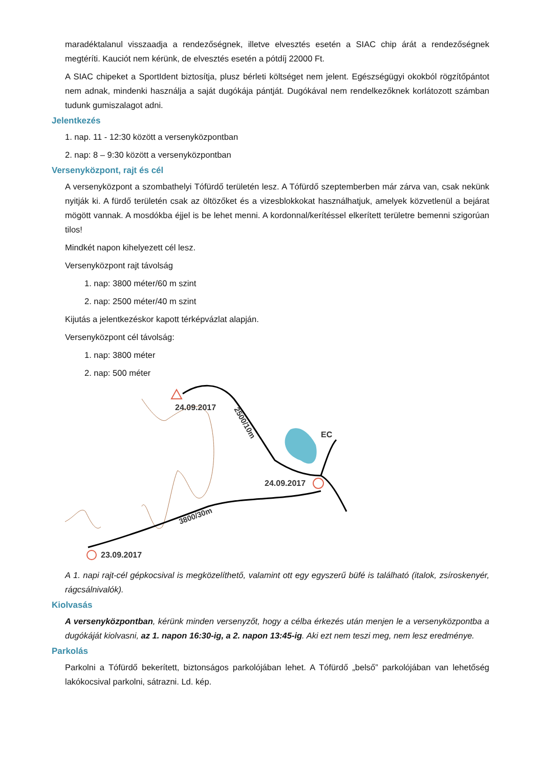maradéktalanul visszaadja a rendezőségnek, illetve elvesztés esetén a SIAC chip árát a rendezőségnek megtéríti. Kauciót nem kérünk, de elvesztés esetén a pótdíj 22000 Ft.
A SIAC chipeket a SportIdent biztosítja, plusz bérleti költséget nem jelent. Egészségügyi okokból rögzítőpántot nem adnak, mindenki használja a saját dugókája pántját. Dugókával nem rendelkezőknek korlátozott számban tudunk gumiszalagot adni.
Jelentkezés
1. nap. 11 - 12:30 között a versenyközpontban
2. nap: 8 – 9:30 között a versenyközpontban
Versenyközpont, rajt és cél
A versenyközpont a szombathelyi Tófürdő területén lesz. A Tófürdő szeptemberben már zárva van, csak nekünk nyitják ki. A fürdő területén csak az öltözőket és a vizesblokkokat használhatjuk, amelyek közvetlenül a bejárat mögött vannak. A mosdókba éjjel is be lehet menni. A kordonnal/kerítéssel elkerített területre bemenni szigorúan tilos!
Mindkét napon kihelyezett cél lesz.
Versenyközpont rajt távolság
1. nap: 3800 méter/60 m szint
2. nap: 2500 méter/40 m szint
Kijutás a jelentkezéskor kapott térképvázlat alapján.
Versenyközpont cél távolság:
1. nap: 3800 méter
2. nap: 500 méter
24.09.2017
2500/10m
EC
24.09.2017
3800/30m
23.09.2017
A 1. napi rajt-cél gépkocsival is megközelíthető, valamint ott egy egyszerű büfé is található (italok, zsíroskenyér, rágcsálnivalók).
Kiolvasás
A versenyközpontban, kérünk minden versenyzőt, hogy a célba érkezés után menjen le a versenyközpontba a dugókáját kiolvasni, az 1. napon 16:30-ig, a 2. napon 13:45-ig. Aki ezt nem teszi meg, nem lesz eredménye.
Parkolás
Parkolni a Tófürdő bekerített, biztonságos parkolójában lehet. A Tófürdő „belső” parkolójában van lehetőség lakókocsival parkolni, sátrazni. Ld. kép.